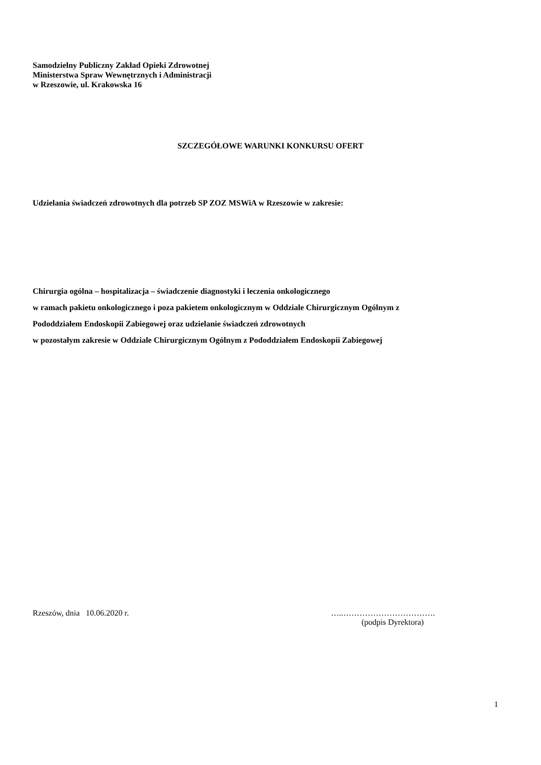Samodzielny Publiczny Zakład Opieki Zdrowotnej
Ministerstwa Spraw Wewnętrznych i Administracji
w Rzeszowie, ul. Krakowska 16
SZCZEGÓŁOWE WARUNKI KONKURSU OFERT
Udzielania świadczeń zdrowotnych dla potrzeb SP ZOZ MSWiA w Rzeszowie w zakresie:
Chirurgia ogólna – hospitalizacja – świadczenie diagnostyki i leczenia onkologicznego
w ramach pakietu onkologicznego i poza pakietem onkologicznym w Oddziale Chirurgicznym Ogólnym z
Pododdziałem Endoskopii Zabiegowej oraz udzielanie świadczeń zdrowotnych
w pozostałym zakresie w Oddziale Chirurgicznym Ogólnym z Pododdziałem Endoskopii Zabiegowej
Rzeszów, dnia 10.06.2020 r. …..…………………………….
(podpis Dyrektora)
1